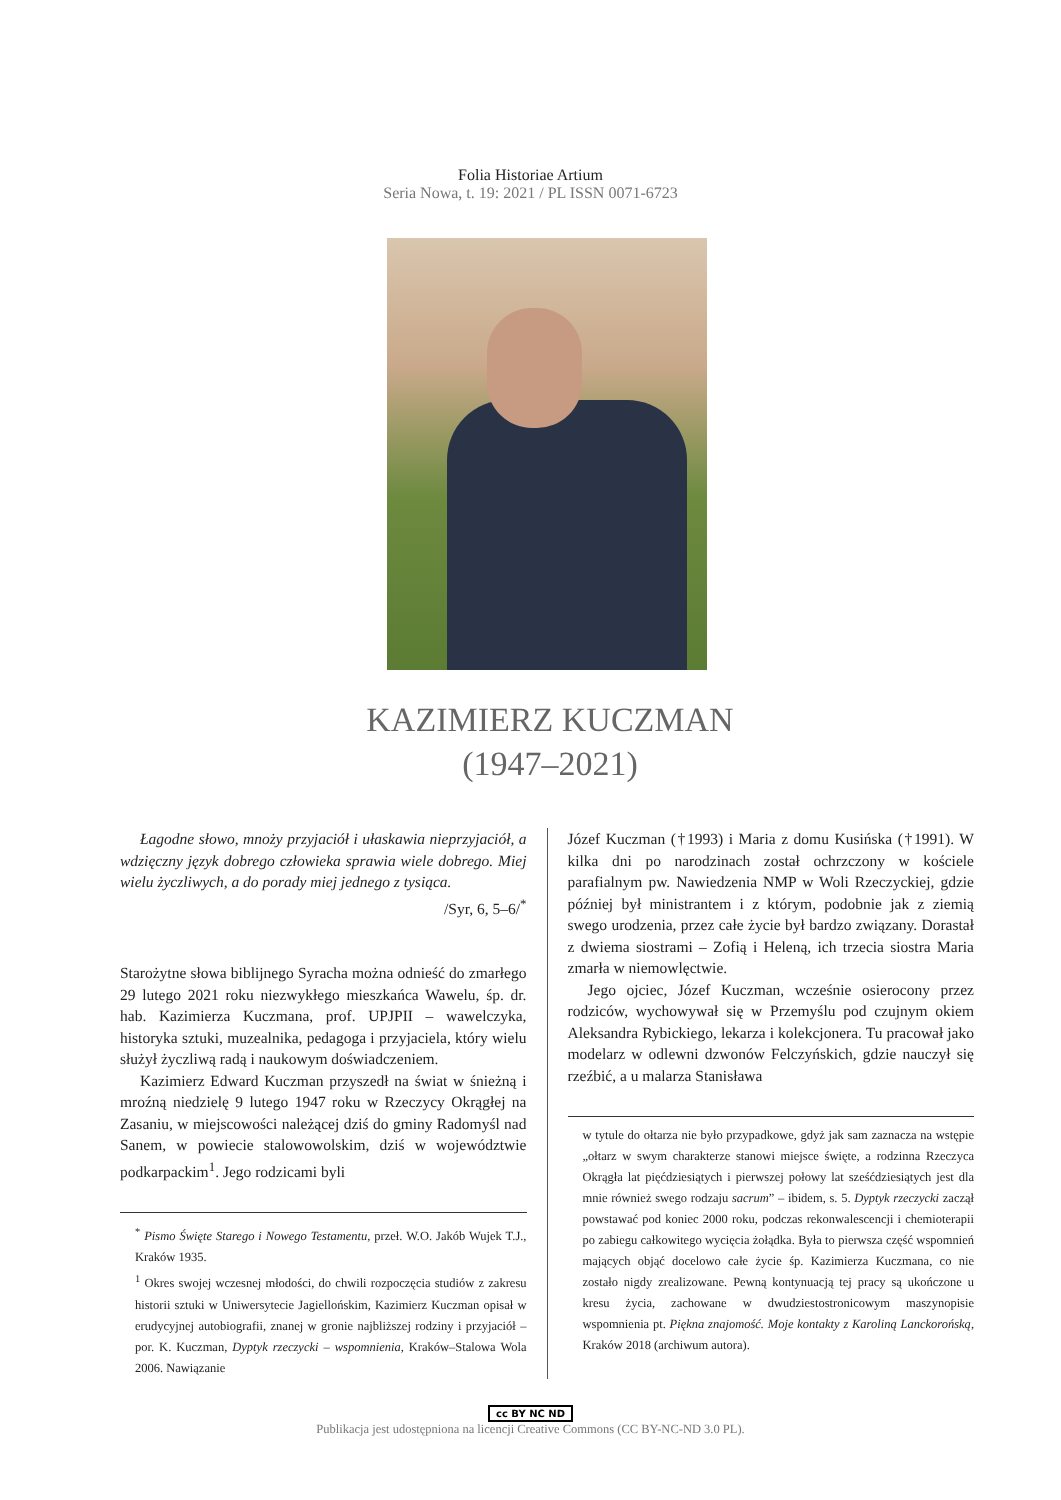Folia Historiae Artium
Seria Nowa, t. 19: 2021 / PL ISSN 0071-6723
KAZIMIERZ KUCZMAN
(1947–2021)
Łagodne słowo, mnoży przyjaciół i ułaskawia nieprzyjaciół, a wdzięczny język dobrego człowieka sprawia wiele dobrego. Miej wielu życzliwych, a do porady miej jednego z tysiąca.
/Syr, 6, 5–6/<sup>*</sup>
Starożytne słowa biblijnego Syracha można odnieść do zmarłego 29 lutego 2021 roku niezwykłego mieszkańca Wawelu, śp. dr. hab. Kazimierza Kuczmana, prof. UPJPII – wawelczyka, historyka sztuki, muzealnika, pedagoga i przyjaciela, który wielu służył życzliwą radą i naukowym doświadczeniem.
Kazimierz Edward Kuczman przyszedł na świat w śnieżną i mroźną niedzielę 9 lutego 1947 roku w Rzeczycy Okrągłej na Zasaniu, w miejscowości należącej dziś do gminy Radomyśl nad Sanem, w powiecie stalowowolskim, dziś w województwie podkarpackim<sup>1</sup>. Jego rodzicami byli
<sup>*</sup> Pismo Święte Starego i Nowego Testamentu, przeł. W.O. Jakób Wujek T.J., Kraków 1935.
<sup>1</sup> Okres swojej wczesnej młodości, do chwili rozpoczęcia studiów z zakresu historii sztuki w Uniwersytecie Jagiellońskim, Kazimierz Kuczman opisał w erudycyjnej autobiografii, znanej w gronie najbliższej rodziny i przyjaciół – por. K. Kuczman, Dyptyk rzeczycki – wspomnienia, Kraków–Stalowa Wola 2006. Nawiązanie
Józef Kuczman (†1993) i Maria z domu Kusińska (†1991). W kilka dni po narodzinach został ochrzczony w kościele parafialnym pw. Nawiedzenia NMP w Woli Rzeczyckiej, gdzie później był ministrantem i z którym, podobnie jak z ziemią swego urodzenia, przez całe życie był bardzo związany. Dorastał z dwiema siostrami – Zofią i Heleną, ich trzecia siostra Maria zmarła w niemowlęctwie.
Jego ojciec, Józef Kuczman, wcześnie osierocony przez rodziców, wychowywał się w Przemyślu pod czujnym okiem Aleksandra Rybickiego, lekarza i kolekcjonera. Tu pracował jako modelarz w odlewni dzwonów Felczyńskich, gdzie nauczył się rzeźbić, a u malarza Stanisława
w tytule do ołtarza nie było przypadkowe, gdyż jak sam zaznacza na wstępie „ołtarz w swym charakterze stanowi miejsce święte, a rodzinna Rzeczyca Okrągła lat pięćdziesiątych i pierwszej połowy lat sześćdziesiątych jest dla mnie również swego rodzaju sacrum” – ibidem, s. 5. Dyptyk rzeczycki zaczął powstawać pod koniec 2000 roku, podczas rekonwalescencji i chemioterapii po zabiegu całkowitego wycięcia żołądka. Była to pierwsza część wspomnień mających objąć docelowo całe życie śp. Kazimierza Kuczmana, co nie zostało nigdy zrealizowane. Pewną kontynuacją tej pracy są ukończone u kresu życia, zachowane w dwudziestostronicowym maszynopisie wspomnienia pt. Piękna znajomość. Moje kontakty z Karoliną Lanckorońską, Kraków 2018 (archiwum autora).
cc BY NC ND
Publikacja jest udostępniona na licencji Creative Commons (CC BY-NC-ND 3.0 PL).